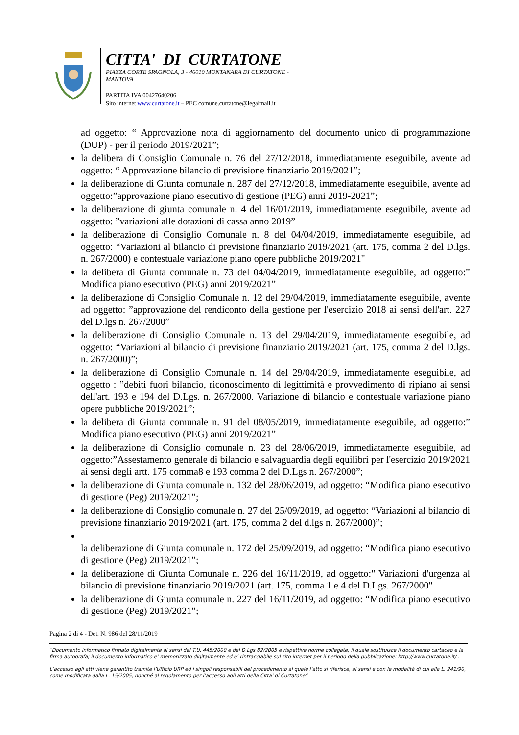CITTA' DI CURTATONE
PIAZZA CORTE SPAGNOLA, 3 - 46010 MONTANARA DI CURTATONE - MANTOVA
PARTITA IVA 00427640206
Sito internet www.curtatone.it – PEC comune.curtatone@legalmail.it
ad oggetto: “ Approvazione nota di aggiornamento del documento unico di programmazione (DUP) - per il periodo 2019/2021”;
la delibera di Consiglio Comunale n. 76 del 27/12/2018, immediatamente eseguibile, avente ad oggetto: “ Approvazione bilancio di previsione finanziario 2019/2021”;
la deliberazione di Giunta comunale n. 287 del 27/12/2018, immediatamente eseguibile, avente ad oggetto:”approvazione piano esecutivo di gestione (PEG) anni 2019-2021”;
la deliberazione di giunta comunale n. 4 del 16/01/2019, immediatamente eseguibile, avente ad oggetto: ”variazioni alle dotazioni di cassa anno 2019”
la deliberazione di Consiglio Comunale n. 8 del 04/04/2019, immediatamente eseguibile, ad oggetto: “Variazioni al bilancio di previsione finanziario 2019/2021 (art. 175, comma 2 del D.lgs. n. 267/2000) e contestuale variazione piano opere pubbliche 2019/2021"
la delibera di Giunta comunale n. 73 del 04/04/2019, immediatamente eseguibile, ad oggetto:” Modifica piano esecutivo (PEG) anni 2019/2021”
la deliberazione di Consiglio Comunale n. 12 del 29/04/2019, immediatamente eseguibile, avente ad oggetto: ”approvazione del rendiconto della gestione per l'esercizio 2018 ai sensi dell'art. 227 del D.lgs n. 267/2000”
la deliberazione di Consiglio Comunale n. 13 del 29/04/2019, immediatamente eseguibile, ad oggetto: “Variazioni al bilancio di previsione finanziario 2019/2021 (art. 175, comma 2 del D.lgs. n. 267/2000)”;
la deliberazione di Consiglio Comunale n. 14 del 29/04/2019, immediatamente eseguibile, ad oggetto : ”debiti fuori bilancio, riconoscimento di legittimità e provvedimento di ripiano ai sensi dell'art. 193 e 194 del D.Lgs. n. 267/2000. Variazione di bilancio e contestuale variazione piano opere pubbliche 2019/2021”;
la delibera di Giunta comunale n. 91 del 08/05/2019, immediatamente eseguibile, ad oggetto:” Modifica piano esecutivo (PEG) anni 2019/2021”
la deliberazione di Consiglio comunale n. 23 del 28/06/2019, immediatamente eseguibile, ad oggetto:”Assestamento generale di bilancio e salvaguardia degli equilibri per l'esercizio 2019/2021 ai sensi degli artt. 175 comma8 e 193 comma 2 del D.Lgs n. 267/2000”;
la deliberazione di Giunta comunale n. 132 del 28/06/2019, ad oggetto: “Modifica piano esecutivo di gestione (Peg) 2019/2021”;
la deliberazione di Consiglio comunale n. 27 del 25/09/2019, ad oggetto: “Variazioni al bilancio di previsione finanziario 2019/2021 (art. 175, comma 2 del d.lgs n. 267/2000)”;
la deliberazione di Giunta comunale n. 172 del 25/09/2019, ad oggetto: “Modifica piano esecutivo di gestione (Peg) 2019/2021”;
la deliberazione di Giunta Comunale n. 226 del 16/11/2019, ad oggetto:" Variazioni d'urgenza al bilancio di previsione finanziario 2019/2021 (art. 175, comma 1 e 4 del D.Lgs. 267/2000"
la deliberazione di Giunta comunale n. 227 del 16/11/2019, ad oggetto: “Modifica piano esecutivo di gestione (Peg) 2019/2021”;
Pagina 2 di 4 - Det. N. 986 del 28/11/2019
“Documento informatico firmato digitalmente ai sensi del T.U. 445/2000 e del D.Lgs 82/2005 e rispettive norme collegate, il quale sostituisce il documento cartaceo e la firma autografa; il documento informatico e’ memorizzato digitalmente ed e’ rintracciabile sul sito internet per il periodo della pubblicazione: http://www.curtatone.it/ .
L’accesso agli atti viene garantito tramite l’Ufficio URP ed i singoli responsabili del procedimento al quale l’atto si riferisce, ai sensi e con le modalità di cui alla L. 241/90, come modificata dalla L. 15/2005, nonché al regolamento per l’accesso agli atti della Citta' di Curtatone”